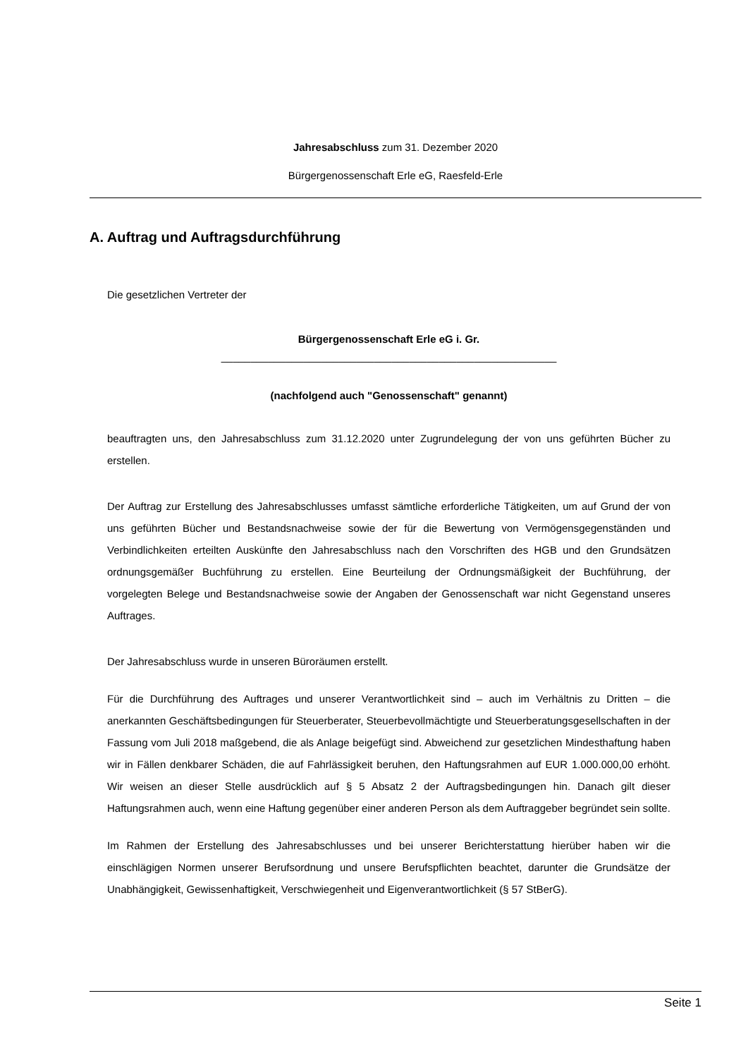Jahresabschluss zum 31. Dezember 2020
Bürgergenossenschaft Erle eG, Raesfeld-Erle
A. Auftrag und Auftragsdurchführung
Die gesetzlichen Vertreter der
Bürgergenossenschaft Erle eG i. Gr.
_________________________________________________________
(nachfolgend auch "Genossenschaft" genannt)
beauftragten uns, den Jahresabschluss zum 31.12.2020 unter Zugrundelegung der von uns geführten Bücher zu erstellen.
Der Auftrag zur Erstellung des Jahresabschlusses umfasst sämtliche erforderliche Tätigkeiten, um auf Grund der von uns geführten Bücher und Bestandsnachweise sowie der für die Bewertung von Vermögensgegenständen und Verbindlichkeiten erteilten Auskünfte den Jahresabschluss nach den Vorschriften des HGB und den Grundsätzen ordnungsgemäßer Buchführung zu erstellen. Eine Beurteilung der Ordnungsmäßigkeit der Buchführung, der vorgelegten Belege und Bestandsnachweise sowie der Angaben der Genossenschaft war nicht Gegenstand unseres Auftrages.
Der Jahresabschluss wurde in unseren Büroräumen erstellt.
Für die Durchführung des Auftrages und unserer Verantwortlichkeit sind – auch im Verhältnis zu Dritten – die anerkannten Geschäftsbedingungen für Steuerberater, Steuerbevollmächtigte und Steuerberatungsgesellschaften in der Fassung vom Juli 2018 maßgebend, die als Anlage beigefügt sind. Abweichend zur gesetzlichen Mindesthaftung haben wir in Fällen denkbarer Schäden, die auf Fahrlässigkeit beruhen, den Haftungsrahmen auf EUR 1.000.000,00 erhöht. Wir weisen an dieser Stelle ausdrücklich auf § 5 Absatz 2 der Auftragsbedingungen hin. Danach gilt dieser Haftungsrahmen auch, wenn eine Haftung gegenüber einer anderen Person als dem Auftraggeber begründet sein sollte.
Im Rahmen der Erstellung des Jahresabschlusses und bei unserer Berichterstattung hierüber haben wir die einschlägigen Normen unserer Berufsordnung und unsere Berufspflichten beachtet, darunter die Grundsätze der Unabhängigkeit, Gewissenhaftigkeit, Verschwiegenheit und Eigenverantwortlichkeit (§ 57 StBerG).
Seite 1